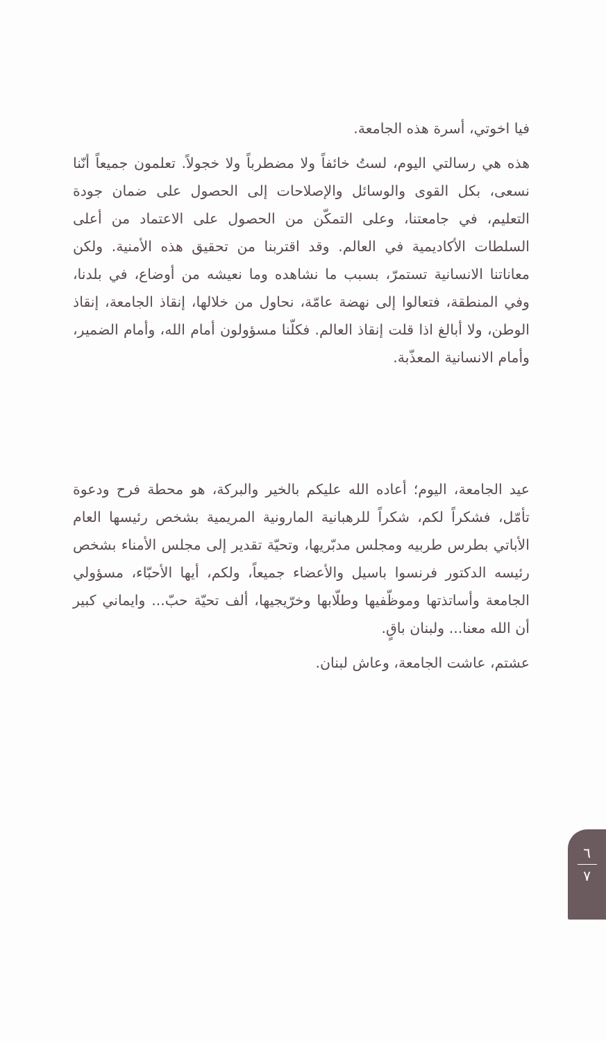فيا اخوتي، أسرة هذه الجامعة.
هذه هي رسالتي اليوم، لستُ خائفاً ولا مضطرباً ولا خجولاً. تعلمون جميعاً أنّنا نسعى، بكل القوى والوسائل والإصلاحات إلى الحصول على ضمان جودة التعليم، في جامعتنا، وعلى التمكّن من الحصول على الاعتماد من أعلى السلطات الأكاديمية في العالم. وقد اقتربنا من تحقيق هذه الأمنية. ولكن معاناتنا الانسانية تستمرّ، بسبب ما نشاهده وما نعيشه من أوضاع، في بلدنا، وفي المنطقة، فتعالوا إلى نهضة عامّة، نحاول من خلالها، إنقاذ الجامعة، إنقاذ الوطن، ولا أبالغ اذا قلت إنقاذ العالم. فكلّنا مسؤولون أمام الله، وأمام الضمير، وأمام الانسانية المعذّبة.
عيد الجامعة، اليوم؛ أعاده الله عليكم بالخير والبركة، هو محطة فرح ودعوة تأمّل، فشكراً لكم، شكراً للرهبانية المارونية المريمية بشخص رئيسها العام الأباتي بطرس طربيه ومجلس مدبّريها، وتحيّة تقدير إلى مجلس الأمناء بشخص رئيسه الدكتور فرنسوا باسيل والأعضاء جميعاً، ولكم، أيها الأحبّاء، مسؤولي الجامعة وأساتذتها وموظّفيها وطلّابها وخرّيجيها، ألف تحيّة حبّ... وايماني كبير أن الله معنا... ولبنان باقٍ.
عشتم، عاشت الجامعة، وعاش لبنان.
٦
٧